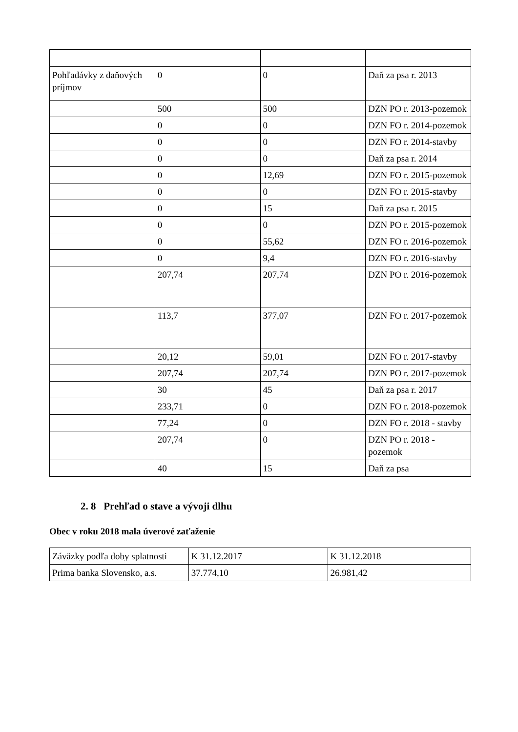| Pohľadávky z daňových príjmov | 0 | 0 | Daň za psa r. 2013 |
| | 500 | 500 | DZN PO r. 2013-pozemok |
| | 0 | 0 | DZN FO r. 2014-pozemok |
| | 0 | 0 | DZN FO r. 2014-stavby |
| | 0 | 0 | Daň za psa r. 2014 |
| | 0 | 12,69 | DZN FO r. 2015-pozemok |
| | 0 | 0 | DZN FO r. 2015-stavby |
| | 0 | 15 | Daň za psa r. 2015 |
| | 0 | 0 | DZN PO r. 2015-pozemok |
| | 0 | 55,62 | DZN FO r. 2016-pozemok |
| | 0 | 9,4 | DZN FO r. 2016-stavby |
| | 207,74 | 207,74 | DZN PO r. 2016-pozemok |
| | 113,7 | 377,07 | DZN FO r. 2017-pozemok |
| | 20,12 | 59,01 | DZN FO r. 2017-stavby |
| | 207,74 | 207,74 | DZN PO r. 2017-pozemok |
| | 30 | 45 | Daň za psa r. 2017 |
| | 233,71 | 0 | DZN FO r. 2018-pozemok |
| | 77,24 | 0 | DZN FO r. 2018 - stavby |
| | 207,74 | 0 | DZN PO r. 2018 - pozemok |
| | 40 | 15 | Daň za psa |
2. 8 Prehľad o stave a vývoji dlhu
Obec v roku 2018 mala úverové zaťaženie
| Záväzky podľa doby splatnosti | K 31.12.2017 | K 31.12.2018 |
| Prima banka Slovensko, a.s. | 37.774,10 | 26.981,42 |